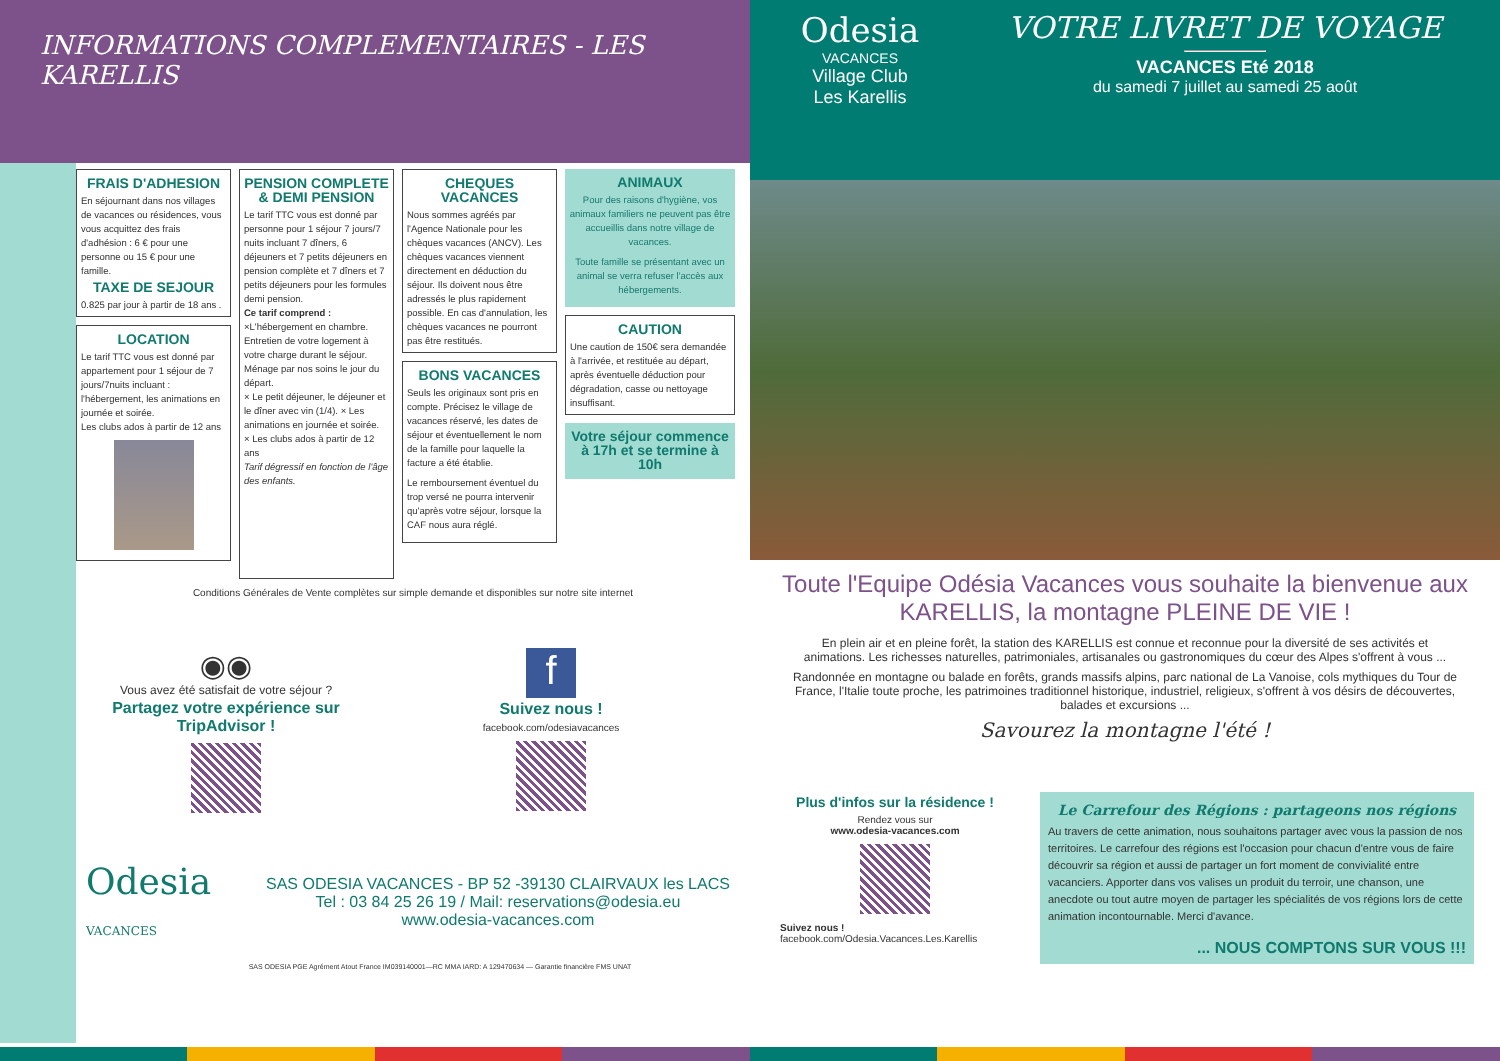INFORMATIONS COMPLEMENTAIRES - LES KARELLIS
FRAIS D'ADHESION
En séjournant dans nos villages de vacances ou résidences, vous vous acquittez des frais d'adhésion : 6 € pour une personne ou 15 € pour une famille.
TAXE DE SEJOUR
0.825 par jour à partir de 18 ans .
LOCATION
Le tarif TTC vous est donné par appartement pour 1 séjour de 7 jours/7nuits incluant : l'hébergement, les animations en journée et soirée.
Les clubs ados à partir de 12 ans
PENSION COMPLETE & DEMI PENSION
Le tarif TTC vous est donné par personne pour 1 séjour 7 jours/7 nuits incluant 7 dîners, 6 déjeuners et 7 petits déjeuners en pension complète et 7 dîners et 7 petits déjeuners pour les formules demi pension.
Ce tarif comprend :
×L'hébergement en chambre. Entretien de votre logement à votre charge durant le séjour. Ménage par nos soins le jour du départ.
× Le petit déjeuner, le déjeuner et le dîner avec vin (1/4). × Les animations en journée et soirée.
× Les clubs ados à partir de 12 ans
Tarif dégressif en fonction de l'âge des enfants.
CHEQUES VACANCES
Nous sommes agréés par l'Agence Nationale pour les chèques vacances (ANCV). Les chèques vacances viennent directement en déduction du séjour. Ils doivent nous être adressés le plus rapidement possible. En cas d'annulation, les chèques vacances ne pourront pas être restitués.
BONS VACANCES
Seuls les originaux sont pris en compte. Précisez le village de vacances réservé, les dates de séjour et éventuellement le nom de la famille pour laquelle la facture a été établie.
Le remboursement éventuel du trop versé ne pourra intervenir qu'après votre séjour, lorsque la CAF nous aura réglé.
ANIMAUX
Pour des raisons d'hygiène, vos animaux familiers ne peuvent pas être accueillis dans notre village de vacances.
Toute famille se présentant avec un animal se verra refuser l'accès aux hébergements.
CAUTION
Une caution de 150€ sera demandée à l'arrivée, et restituée au départ, après éventuelle déduction pour dégradation, casse ou nettoyage insuffisant.
Votre séjour commence à 17h et se termine à 10h
Conditions Générales de Vente complètes sur simple demande et disponibles sur notre site internet
◉◉
Vous avez été satisfait de votre séjour ?
Partagez votre expérience sur TripAdvisor !
f
Suivez nous !
facebook.com/odesiavacances
Odesia
VACANCES
SAS ODESIA VACANCES - BP 52 -39130 CLAIRVAUX les LACS
Tel : 03 84 25 26 19 / Mail: reservations@odesia.eu
www.odesia-vacances.com
SAS ODESIA PGE Agrément Atout France IM039140001—RC MMA IARD: A 129470634 — Garantie financière FMS UNAT
Odesia
VACANCES
Village Club
Les Karellis
VOTRE LIVRET DE VOYAGE
VACANCES Eté 2018
du samedi 7 juillet au samedi 25 août
Toute l'Equipe Odésia Vacances vous souhaite la bienvenue aux KARELLIS, la montagne PLEINE DE VIE !
En plein air et en pleine forêt, la station des KARELLIS est connue et reconnue pour la diversité de ses activités et animations. Les richesses naturelles, patrimoniales, artisanales ou gastronomiques du cœur des Alpes s'offrent à vous ...
Randonnée en montagne ou balade en forêts, grands massifs alpins, parc national de La Vanoise, cols mythiques du Tour de France, l'Italie toute proche, les patrimoines traditionnel historique, industriel, religieux, s'offrent à vos désirs de découvertes, balades et excursions ...
Savourez la montagne l'été !
Plus d'infos sur la résidence !
Rendez vous sur
www.odesia-vacances.com
Suivez nous !
facebook.com/Odesia.Vacances.Les.Karellis
Le Carrefour des Régions : partageons nos régions
Au travers de cette animation, nous souhaitons partager avec vous la passion de nos territoires. Le carrefour des régions est l'occasion pour chacun d'entre vous de faire découvrir sa région et aussi de partager un fort moment de convivialité entre vacanciers. Apporter dans vos valises un produit du terroir, une chanson, une anecdote ou tout autre moyen de partager les spécialités de vos régions lors de cette animation incontournable. Merci d'avance.
... NOUS COMPTONS SUR VOUS !!!